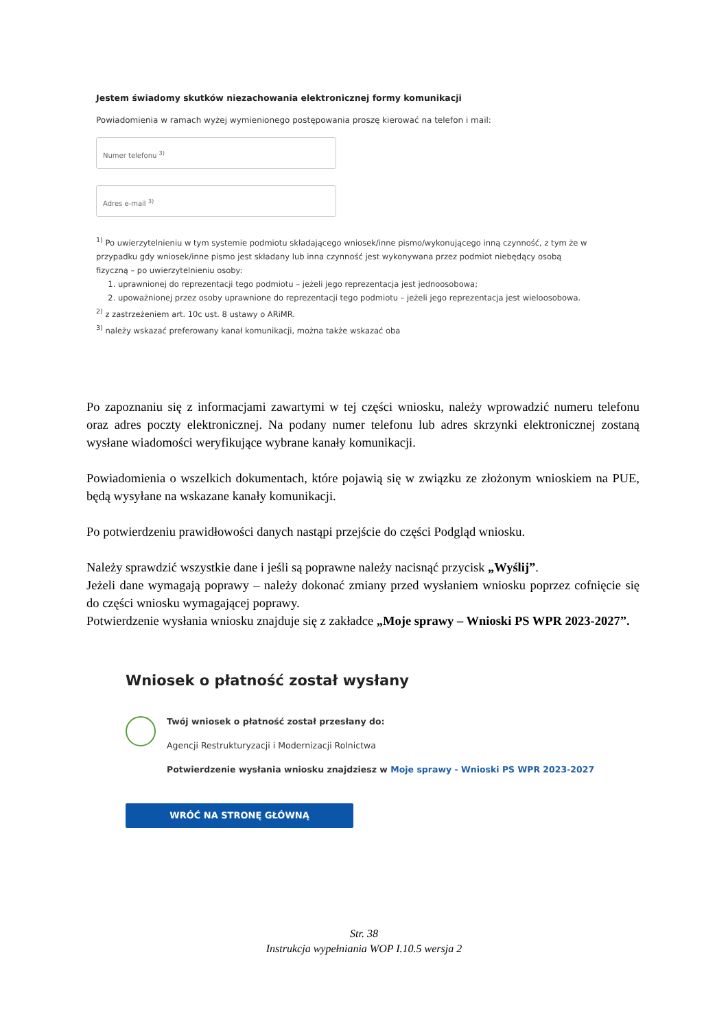Jestem świadomy skutków niezachowania elektronicznej formy komunikacji
Powiadomienia w ramach wyżej wymienionego postępowania proszę kierować na telefon i mail:
Numer telefonu <sup>3)</sup>
Adres e-mail <sup>3)</sup>
<sup>1)</sup> Po uwierzytelnieniu w tym systemie podmiotu składającego wniosek/inne pismo/wykonującego inną czynność, z tym że w przypadku gdy wniosek/inne pismo jest składany lub inna czynność jest wykonywana przez podmiot niebędący osobą fizyczną – po uwierzytelnieniu osoby:
1. uprawnionej do reprezentacji tego podmiotu – jeżeli jego reprezentacja jest jednoosobowa;
2. upoważnionej przez osoby uprawnione do reprezentacji tego podmiotu – jeżeli jego reprezentacja jest wieloosobowa.
<sup>2)</sup> z zastrzeżeniem art. 10c ust. 8 ustawy o ARiMR.
<sup>3)</sup> należy wskazać preferowany kanał komunikacji, można także wskazać oba
Po zapoznaniu się z informacjami zawartymi w tej części wniosku, należy wprowadzić numeru telefonu oraz adres poczty elektronicznej. Na podany numer telefonu lub adres skrzynki elektronicznej zostaną wysłane wiadomości weryfikujące wybrane kanały komunikacji.
Powiadomienia o wszelkich dokumentach, które pojawią się w związku ze złożonym wnioskiem na PUE, będą wysyłane na wskazane kanały komunikacji.
Po potwierdzeniu prawidłowości danych nastąpi przejście do części Podgląd wniosku.
Należy sprawdzić wszystkie dane i jeśli są poprawne należy nacisnąć przycisk „Wyślij”.
Jeżeli dane wymagają poprawy – należy dokonać zmiany przed wysłaniem wniosku poprzez cofnięcie się do części wniosku wymagającej poprawy.
Potwierdzenie wysłania wniosku znajduje się z zakładce „Moje sprawy – Wnioski PS WPR 2023-2027”.
Wniosek o płatność został wysłany
Twój wniosek o płatność został przesłany do:
Agencji Restrukturyzacji i Modernizacji Rolnictwa
Potwierdzenie wysłania wniosku znajdziesz w Moje sprawy - Wnioski PS WPR 2023-2027
WRÓĆ NA STRONĘ GŁÓWNĄ
Str. 38
Instrukcja wypełniania WOP I.10.5 wersja 2